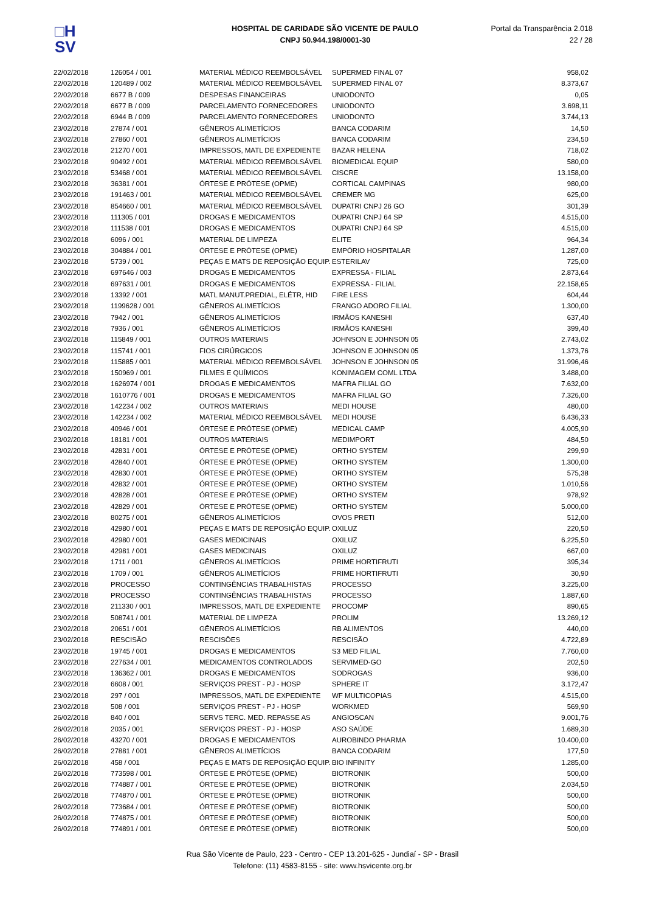□H
SV
HOSPITAL DE CARIDADE SÃO VICENTE DE PAULO
CNPJ 50.944.198/0001-30
Portal da Transparência 2.018
22 / 28
| 22/02/2018 | 126054 / 001 | MATERIAL MÉDICO REEMBOLSÁVEL | SUPERMED FINAL 07 | 958,02 |
| 22/02/2018 | 120489 / 002 | MATERIAL MÉDICO REEMBOLSÁVEL | SUPERMED FINAL 07 | 8.373,67 |
| 22/02/2018 | 6677 B / 009 | DESPESAS FINANCEIRAS | UNIODONTO | 0,05 |
| 22/02/2018 | 6677 B / 009 | PARCELAMENTO FORNECEDORES | UNIODONTO | 3.698,11 |
| 22/02/2018 | 6944 B / 009 | PARCELAMENTO FORNECEDORES | UNIODONTO | 3.744,13 |
| 23/02/2018 | 27874 / 001 | GÊNEROS ALIMETÍCIOS | BANCA CODARIM | 14,50 |
| 23/02/2018 | 27860 / 001 | GÊNEROS ALIMETÍCIOS | BANCA CODARIM | 234,50 |
| 23/02/2018 | 21270 / 001 | IMPRESSOS, MATL DE EXPEDIENTE | BAZAR HELENA | 718,02 |
| 23/02/2018 | 90492 / 001 | MATERIAL MÉDICO REEMBOLSÁVEL | BIOMEDICAL EQUIP | 580,00 |
| 23/02/2018 | 53468 / 001 | MATERIAL MÉDICO REEMBOLSÁVEL | CISCRE | 13.158,00 |
| 23/02/2018 | 36381 / 001 | ÓRTESE E PRÓTESE (OPME) | CORTICAL CAMPINAS | 980,00 |
| 23/02/2018 | 191463 / 001 | MATERIAL MÉDICO REEMBOLSÁVEL | CREMER MG | 625,00 |
| 23/02/2018 | 854660 / 001 | MATERIAL MÉDICO REEMBOLSÁVEL | DUPATRI CNPJ 26 GO | 301,39 |
| 23/02/2018 | 111305 / 001 | DROGAS E MEDICAMENTOS | DUPATRI CNPJ 64 SP | 4.515,00 |
| 23/02/2018 | 111538 / 001 | DROGAS E MEDICAMENTOS | DUPATRI CNPJ 64 SP | 4.515,00 |
| 23/02/2018 | 6096 / 001 | MATERIAL DE LIMPEZA | ELITE | 964,34 |
| 23/02/2018 | 304884 / 001 | ÓRTESE E PRÓTESE (OPME) | EMPÓRIO HOSPITALAR | 1.287,00 |
| 23/02/2018 | 5739 / 001 | PEÇAS E MATS DE REPOSIÇÃO EQUIP. | ESTERILAV | 725,00 |
| 23/02/2018 | 697646 / 003 | DROGAS E MEDICAMENTOS | EXPRESSA - FILIAL | 2.873,64 |
| 23/02/2018 | 697631 / 001 | DROGAS E MEDICAMENTOS | EXPRESSA - FILIAL | 22.158,65 |
| 23/02/2018 | 13392 / 001 | MATL MANUT.PREDIAL, ELÉTR, HID | FIRE LESS | 604,44 |
| 23/02/2018 | 1199628 / 001 | GÊNEROS ALIMETÍCIOS | FRANGO ADORO FILIAL | 1.300,00 |
| 23/02/2018 | 7942 / 001 | GÊNEROS ALIMETÍCIOS | IRMÃOS KANESHI | 637,40 |
| 23/02/2018 | 7936 / 001 | GÊNEROS ALIMETÍCIOS | IRMÃOS KANESHI | 399,40 |
| 23/02/2018 | 115849 / 001 | OUTROS MATERIAIS | JOHNSON E JOHNSON 05 | 2.743,02 |
| 23/02/2018 | 115741 / 001 | FIOS CIRÚRGICOS | JOHNSON E JOHNSON 05 | 1.373,76 |
| 23/02/2018 | 115885 / 001 | MATERIAL MÉDICO REEMBOLSÁVEL | JOHNSON E JOHNSON 05 | 31.996,46 |
| 23/02/2018 | 150969 / 001 | FILMES E QUÍMICOS | KONIMAGEM COML LTDA | 3.488,00 |
| 23/02/2018 | 1626974 / 001 | DROGAS E MEDICAMENTOS | MAFRA FILIAL GO | 7.632,00 |
| 23/02/2018 | 1610776 / 001 | DROGAS E MEDICAMENTOS | MAFRA FILIAL GO | 7.326,00 |
| 23/02/2018 | 142234 / 002 | OUTROS MATERIAIS | MEDI HOUSE | 480,00 |
| 23/02/2018 | 142234 / 002 | MATERIAL MÉDICO REEMBOLSÁVEL | MEDI HOUSE | 6.436,33 |
| 23/02/2018 | 40946 / 001 | ÓRTESE E PRÓTESE (OPME) | MEDICAL CAMP | 4.005,90 |
| 23/02/2018 | 18181 / 001 | OUTROS MATERIAIS | MEDIMPORT | 484,50 |
| 23/02/2018 | 42831 / 001 | ÓRTESE E PRÓTESE (OPME) | ORTHO SYSTEM | 299,90 |
| 23/02/2018 | 42840 / 001 | ÓRTESE E PRÓTESE (OPME) | ORTHO SYSTEM | 1.300,00 |
| 23/02/2018 | 42830 / 001 | ÓRTESE E PRÓTESE (OPME) | ORTHO SYSTEM | 575,38 |
| 23/02/2018 | 42832 / 001 | ÓRTESE E PRÓTESE (OPME) | ORTHO SYSTEM | 1.010,56 |
| 23/02/2018 | 42828 / 001 | ÓRTESE E PRÓTESE (OPME) | ORTHO SYSTEM | 978,92 |
| 23/02/2018 | 42829 / 001 | ÓRTESE E PRÓTESE (OPME) | ORTHO SYSTEM | 5.000,00 |
| 23/02/2018 | 80275 / 001 | GÊNEROS ALIMETÍCIOS | OVOS PRETI | 512,00 |
| 23/02/2018 | 42980 / 001 | PEÇAS E MATS DE REPOSIÇÃO EQUIP. | OXILUZ | 220,50 |
| 23/02/2018 | 42980 / 001 | GASES MEDICINAIS | OXILUZ | 6.225,50 |
| 23/02/2018 | 42981 / 001 | GASES MEDICINAIS | OXILUZ | 667,00 |
| 23/02/2018 | 1711 / 001 | GÊNEROS ALIMETÍCIOS | PRIME HORTIFRUTI | 395,34 |
| 23/02/2018 | 1709 / 001 | GÊNEROS ALIMETÍCIOS | PRIME HORTIFRUTI | 30,90 |
| 23/02/2018 | PROCESSO | CONTINGÊNCIAS TRABALHISTAS | PROCESSO | 3.225,00 |
| 23/02/2018 | PROCESSO | CONTINGÊNCIAS TRABALHISTAS | PROCESSO | 1.887,60 |
| 23/02/2018 | 211330 / 001 | IMPRESSOS, MATL DE EXPEDIENTE | PROCOMP | 890,65 |
| 23/02/2018 | 508741 / 001 | MATERIAL DE LIMPEZA | PROLIM | 13.269,12 |
| 23/02/2018 | 20651 / 001 | GÊNEROS ALIMETÍCIOS | RB ALIMENTOS | 440,00 |
| 23/02/2018 | RESCISÃO | RESCISÕES | RESCISÃO | 4.722,89 |
| 23/02/2018 | 19745 / 001 | DROGAS E MEDICAMENTOS | S3 MED FILIAL | 7.760,00 |
| 23/02/2018 | 227634 / 001 | MEDICAMENTOS CONTROLADOS | SERVIMED-GO | 202,50 |
| 23/02/2018 | 136362 / 001 | DROGAS E MEDICAMENTOS | SODROGAS | 936,00 |
| 23/02/2018 | 6608 / 001 | SERVIÇOS PREST - PJ - HOSP | SPHERE IT | 3.172,47 |
| 23/02/2018 | 297 / 001 | IMPRESSOS, MATL DE EXPEDIENTE | WF MULTICOPIAS | 4.515,00 |
| 23/02/2018 | 508 / 001 | SERVIÇOS PREST - PJ - HOSP | WORKMED | 569,90 |
| 26/02/2018 | 840 / 001 | SERVS TERC. MED. REPASSE AS | ANGIOSCAN | 9.001,76 |
| 26/02/2018 | 2035 / 001 | SERVIÇOS PREST - PJ - HOSP | ASO SAÚDE | 1.689,30 |
| 26/02/2018 | 43270 / 001 | DROGAS E MEDICAMENTOS | AUROBINDO PHARMA | 10.400,00 |
| 26/02/2018 | 27881 / 001 | GÊNEROS ALIMETÍCIOS | BANCA CODARIM | 177,50 |
| 26/02/2018 | 458 / 001 | PEÇAS E MATS DE REPOSIÇÃO EQUIP. | BIO INFINITY | 1.285,00 |
| 26/02/2018 | 773598 / 001 | ÓRTESE E PRÓTESE (OPME) | BIOTRONIK | 500,00 |
| 26/02/2018 | 774887 / 001 | ÓRTESE E PRÓTESE (OPME) | BIOTRONIK | 2.034,50 |
| 26/02/2018 | 774870 / 001 | ÓRTESE E PRÓTESE (OPME) | BIOTRONIK | 500,00 |
| 26/02/2018 | 773684 / 001 | ÓRTESE E PRÓTESE (OPME) | BIOTRONIK | 500,00 |
| 26/02/2018 | 774875 / 001 | ÓRTESE E PRÓTESE (OPME) | BIOTRONIK | 500,00 |
| 26/02/2018 | 774891 / 001 | ÓRTESE E PRÓTESE (OPME) | BIOTRONIK | 500,00 |
Rua São Vicente de Paulo, 223 - Centro - CEP 13.201-625 - Jundiaí - SP - Brasil
Telefone: (11) 4583-8155 - site: www.hsvicente.org.br